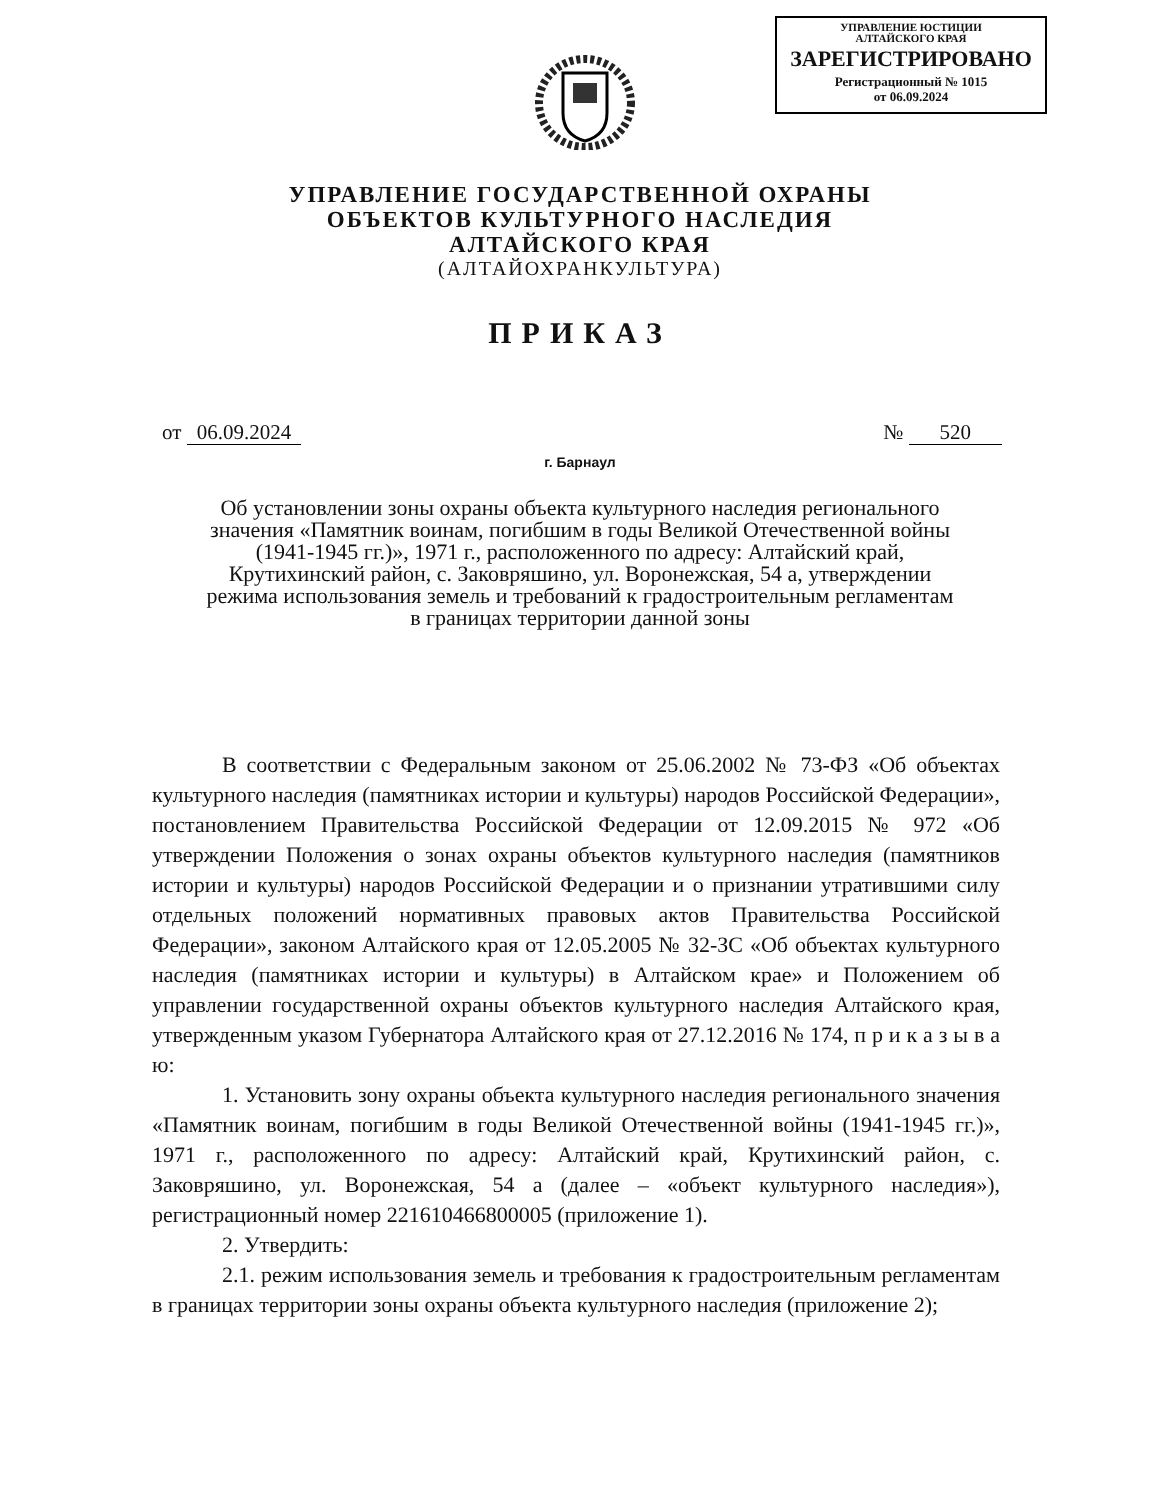УПРАВЛЕНИЕ ЮСТИЦИИ
АЛТАЙСКОГО КРАЯ
ЗАРЕГИСТРИРОВАНО
Регистрационный № 1015
от 06.09.2024
УПРАВЛЕНИЕ ГОСУДАРСТВЕННОЙ ОХРАНЫ
ОБЪЕКТОВ КУЛЬТУРНОГО НАСЛЕДИЯ
АЛТАЙСКОГО КРАЯ
(АЛТАЙОХРАНКУЛЬТУРА)
ПРИКАЗ
от 06.09.2024 № 520
г. Барнаул
Об установлении зоны охраны объекта культурного наследия регионального значения «Памятник воинам, погибшим в годы Великой Отечественной войны (1941-1945 гг.)», 1971 г., расположенного по адресу: Алтайский край, Крутихинский район, с. Заковряшино, ул. Воронежская, 54 а, утверждении режима использования земель и требований к градостроительным регламентам в границах территории данной зоны
В соответствии с Федеральным законом от 25.06.2002 № 73-ФЗ «Об объектах культурного наследия (памятниках истории и культуры) народов Российской Федерации», постановлением Правительства Российской Федерации от 12.09.2015 № 972 «Об утверждении Положения о зонах охраны объектов культурного наследия (памятников истории и культуры) народов Российской Федерации и о признании утратившими силу отдельных положений нормативных правовых актов Правительства Российской Федерации», законом Алтайского края от 12.05.2005 № 32-ЗС «Об объектах культурного наследия (памятниках истории и культуры) в Алтайском крае» и Положением об управлении государственной охраны объектов культурного наследия Алтайского края, утвержденным указом Губернатора Алтайского края от 27.12.2016 № 174, п р и к а з ы в а ю:
1. Установить зону охраны объекта культурного наследия регионального значения «Памятник воинам, погибшим в годы Великой Отечественной войны (1941-1945 гг.)», 1971 г., расположенного по адресу: Алтайский край, Крутихинский район, с. Заковряшино, ул. Воронежская, 54 а (далее – «объект культурного наследия»), регистрационный номер 221610466800005 (приложение 1).
2. Утвердить:
2.1. режим использования земель и требования к градостроительным регламентам в границах территории зоны охраны объекта культурного наследия (приложение 2);